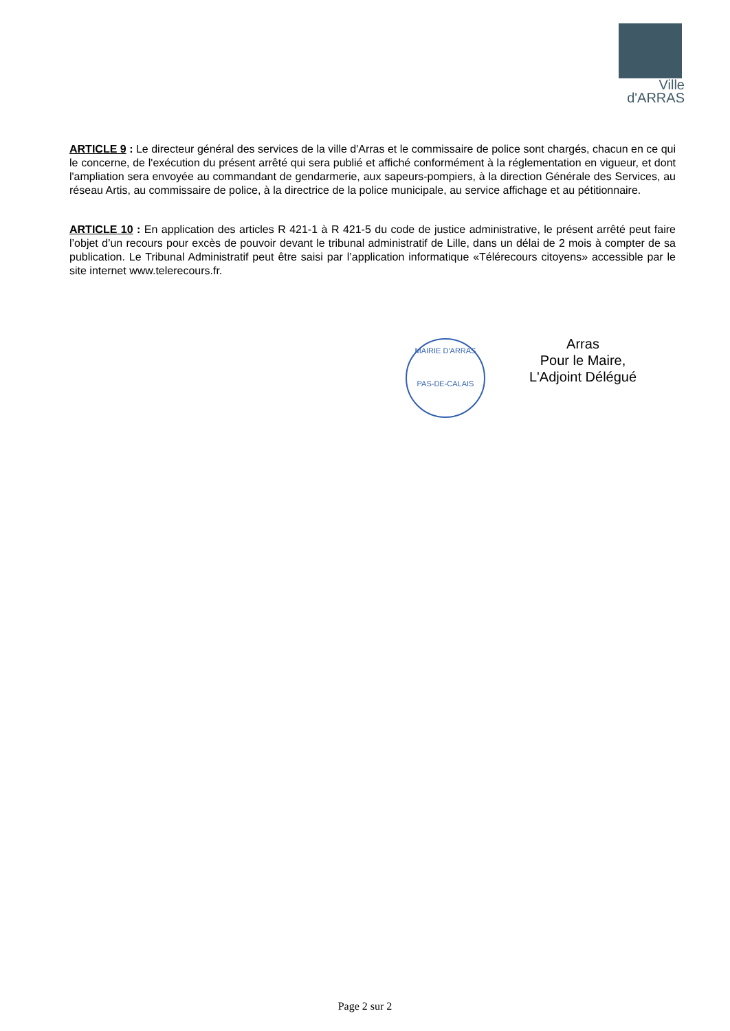Ville
d'ARRAS
ARTICLE 9 : Le directeur général des services de la ville d'Arras et le commissaire de police sont chargés, chacun en ce qui le concerne, de l'exécution du présent arrêté qui sera publié et affiché conformément à la réglementation en vigueur, et dont l'ampliation sera envoyée au commandant de gendarmerie, aux sapeurs-pompiers, à la direction Générale des Services, au réseau Artis, au commissaire de police, à la directrice de la police municipale, au service affichage et au pétitionnaire.
ARTICLE 10 : En application des articles R 421-1 à R 421-5 du code de justice administrative, le présent arrêté peut faire l’objet d’un recours pour excès de pouvoir devant le tribunal administratif de Lille, dans un délai de 2 mois à compter de sa publication. Le Tribunal Administratif peut être saisi par l’application informatique «Télérecours citoyens» accessible par le site internet www.telerecours.fr.
MAIRIE D'ARRAS
PAS-DE-CALAIS
Arras
Pour le Maire,
L'Adjoint Délégué
Page 2 sur 2